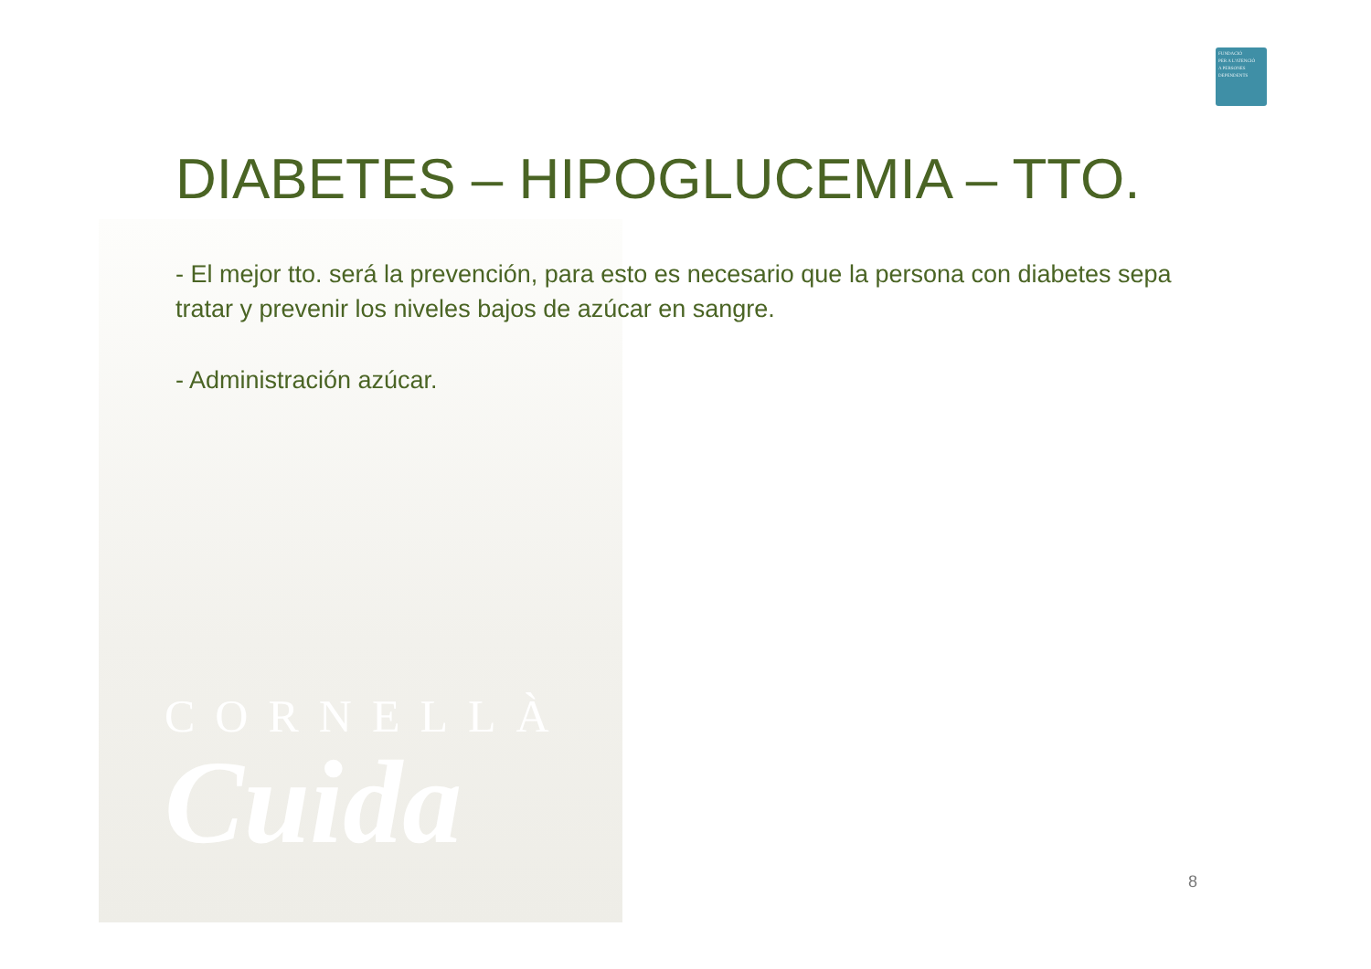FUNDACIÓ
PER A L'ATENCIÓ
A PERSONES
DEPENDENTS
CORNELLÀ
Cuida
DIABETES – HIPOGLUCEMIA – TTO.
- El mejor tto. será la prevención, para esto es necesario que la persona con diabetes sepa tratar y prevenir los niveles bajos de azúcar en sangre.
- Administración azúcar.
8